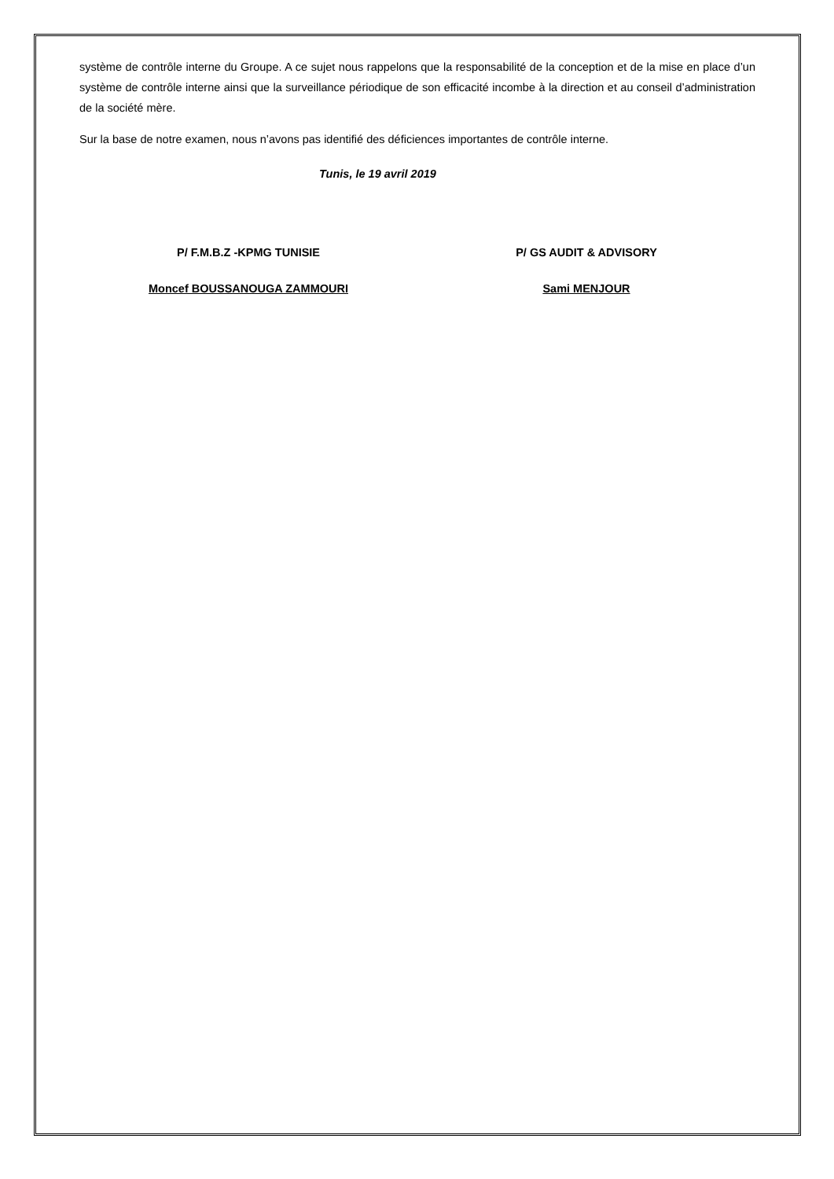système de contrôle interne du Groupe. A ce sujet nous rappelons que la responsabilité de la conception et de la mise en place d’un système de contrôle interne ainsi que la surveillance périodique de son efficacité incombe à la direction et au conseil d’administration de la société mère.
Sur la base de notre examen, nous n’avons pas identifié des déficiences importantes de contrôle interne.
Tunis, le 19 avril 2019
P/ F.M.B.Z -KPMG TUNISIE
Moncef BOUSSANOUGA ZAMMOURI
P/ GS AUDIT & ADVISORY
Sami MENJOUR